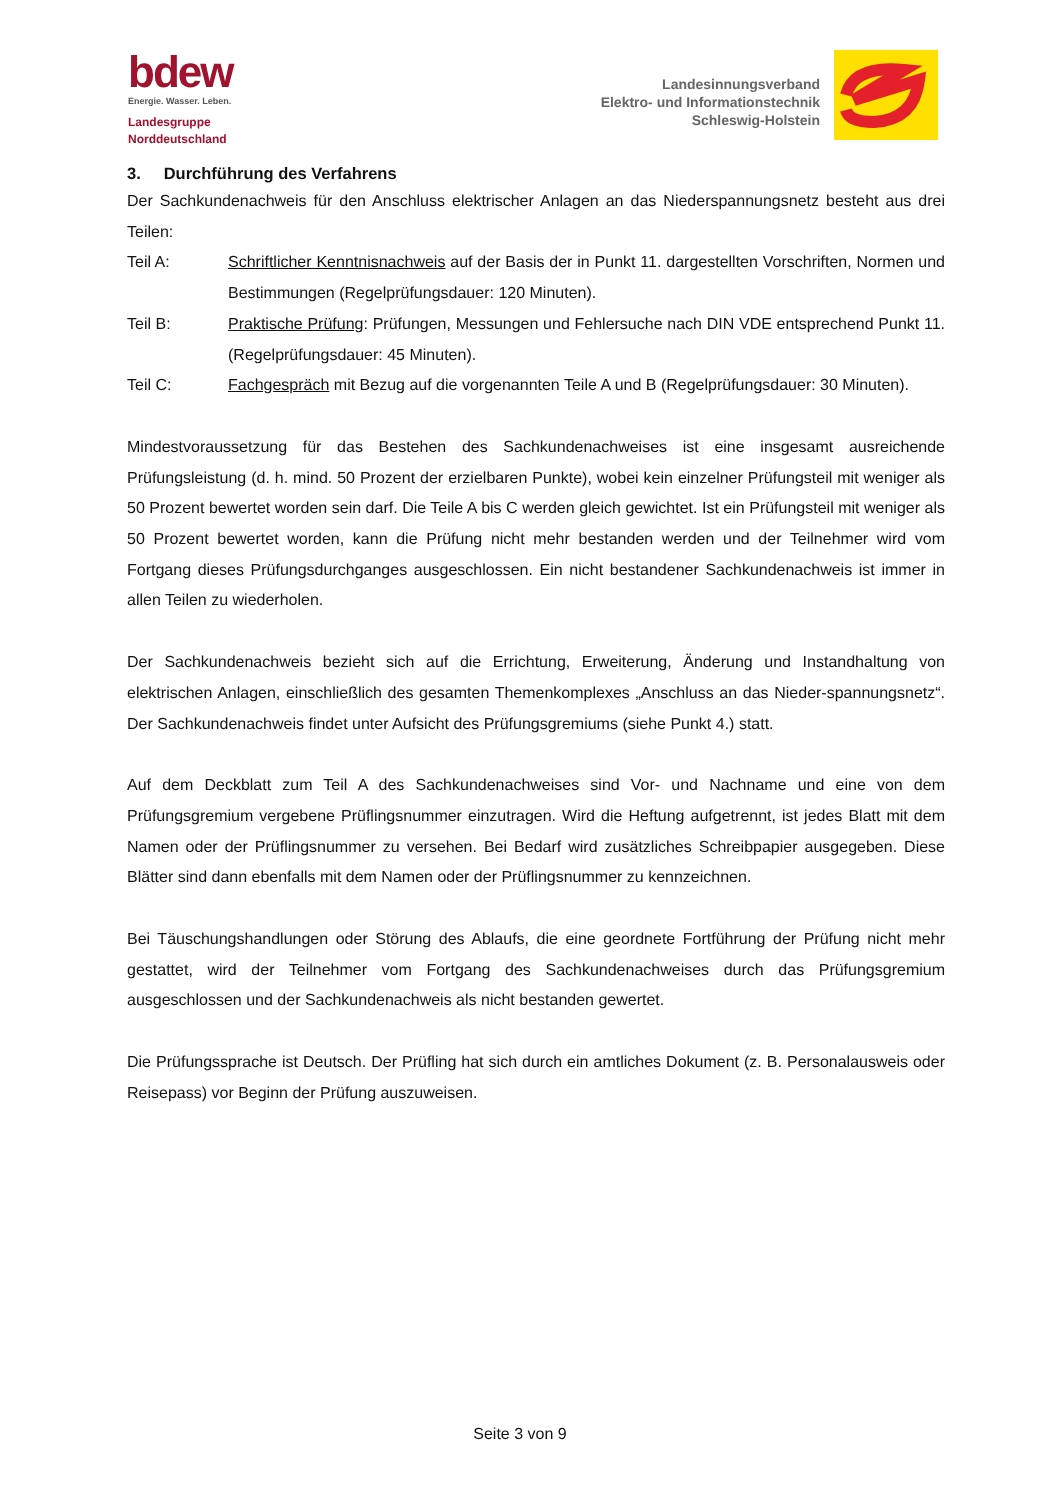bdew
Energie. Wasser. Leben.
Landesgruppe
Norddeutschland
Landesinnungsverband
Elektro- und Informationstechnik
Schleswig-Holstein
3. Durchführung des Verfahrens
Der Sachkundenachweis für den Anschluss elektrischer Anlagen an das Niederspannungsnetz besteht aus drei Teilen:
Teil A: Schriftlicher Kenntnisnachweis auf der Basis der in Punkt 11. dargestellten Vorschriften, Normen und Bestimmungen (Regelprüfungsdauer: 120 Minuten).
Teil B: Praktische Prüfung: Prüfungen, Messungen und Fehlersuche nach DIN VDE entsprechend Punkt 11. (Regelprüfungsdauer: 45 Minuten).
Teil C: Fachgespräch mit Bezug auf die vorgenannten Teile A und B (Regelprüfungsdauer: 30 Minuten).
Mindestvoraussetzung für das Bestehen des Sachkundenachweises ist eine insgesamt ausreichende Prüfungsleistung (d. h. mind. 50 Prozent der erzielbaren Punkte), wobei kein einzelner Prüfungsteil mit weniger als 50 Prozent bewertet worden sein darf. Die Teile A bis C werden gleich gewichtet. Ist ein Prüfungsteil mit weniger als 50 Prozent bewertet worden, kann die Prüfung nicht mehr bestanden werden und der Teilnehmer wird vom Fortgang dieses Prüfungsdurchganges ausgeschlossen. Ein nicht bestandener Sachkundenachweis ist immer in allen Teilen zu wiederholen.
Der Sachkundenachweis bezieht sich auf die Errichtung, Erweiterung, Änderung und Instandhaltung von elektrischen Anlagen, einschließlich des gesamten Themenkomplexes „Anschluss an das Nieder-spannungsnetz“. Der Sachkundenachweis findet unter Aufsicht des Prüfungsgremiums (siehe Punkt 4.) statt.
Auf dem Deckblatt zum Teil A des Sachkundenachweises sind Vor- und Nachname und eine von dem Prüfungsgremium vergebene Prüflingsnummer einzutragen. Wird die Heftung aufgetrennt, ist jedes Blatt mit dem Namen oder der Prüflingsnummer zu versehen. Bei Bedarf wird zusätzliches Schreibpapier ausgegeben. Diese Blätter sind dann ebenfalls mit dem Namen oder der Prüflingsnummer zu kennzeichnen.
Bei Täuschungshandlungen oder Störung des Ablaufs, die eine geordnete Fortführung der Prüfung nicht mehr gestattet, wird der Teilnehmer vom Fortgang des Sachkundenachweises durch das Prüfungsgremium ausgeschlossen und der Sachkundenachweis als nicht bestanden gewertet.
Die Prüfungssprache ist Deutsch. Der Prüfling hat sich durch ein amtliches Dokument (z. B. Personalausweis oder Reisepass) vor Beginn der Prüfung auszuweisen.
Seite 3 von 9